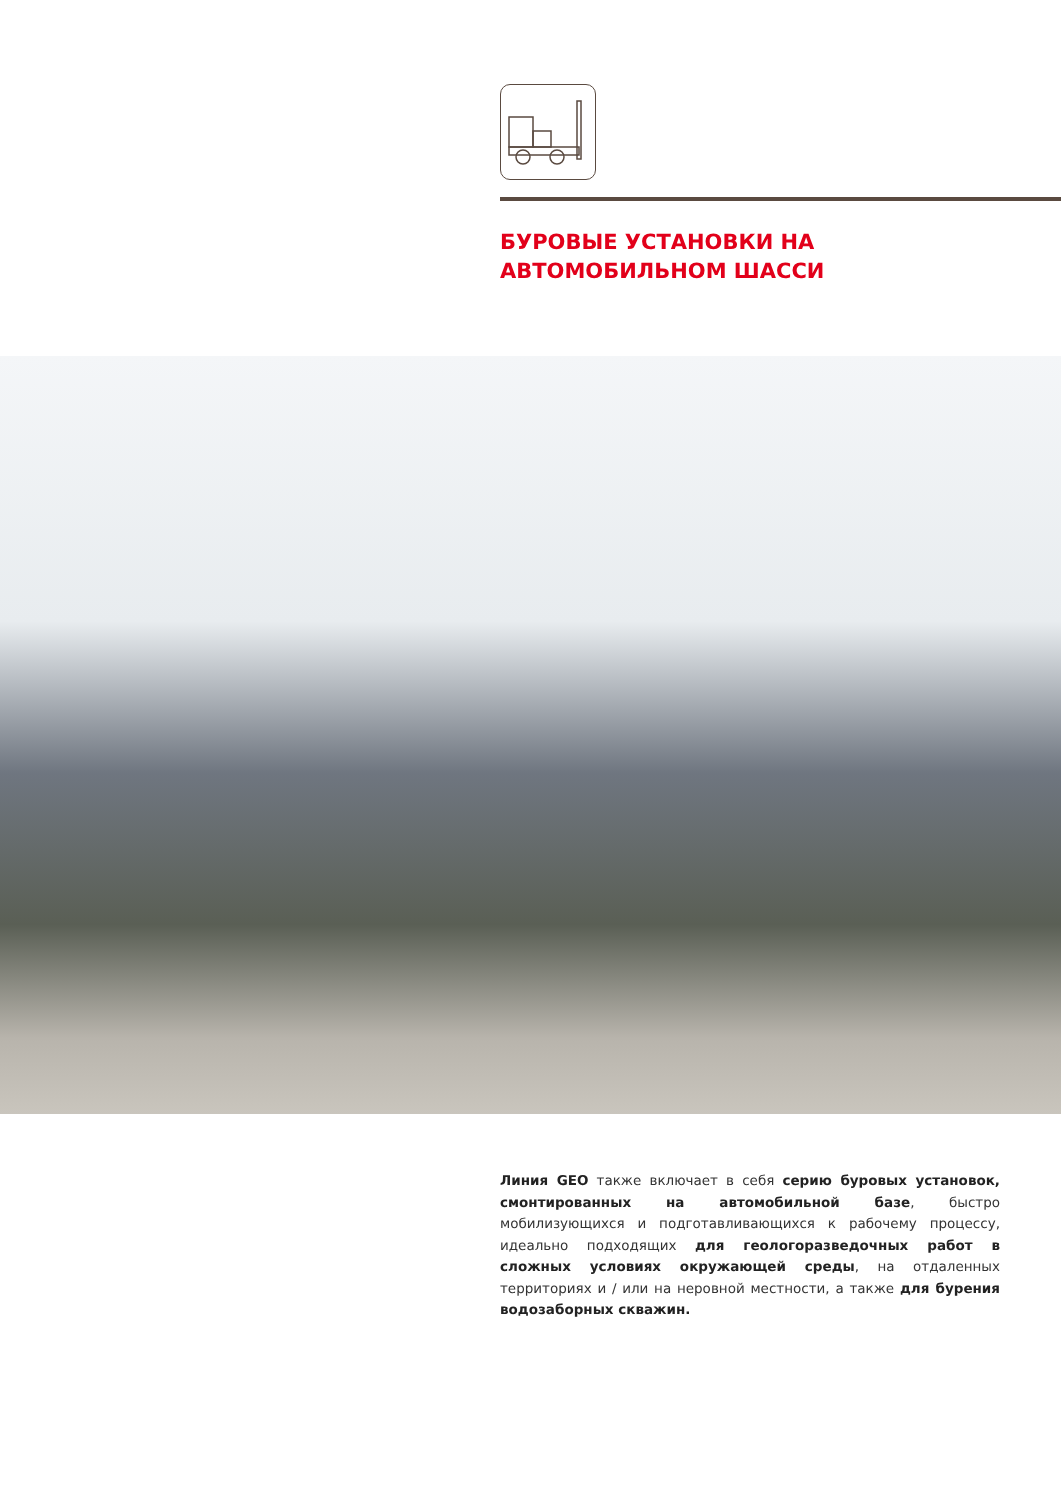БУРОВЫЕ УСТАНОВКИ НА АВТОМОБИЛЬНОМ ШАССИ
Линия GEO также включает в себя серию буровых установок, смонтированных на автомобильной базе, быстро мобилизующихся и подготавливающихся к рабочему процессу, идеально подходящих для геологоразведочных работ в сложных условиях окружающей среды, на отдаленных территориях и / или на неровной местности, а также для бурения водозаборных скважин.